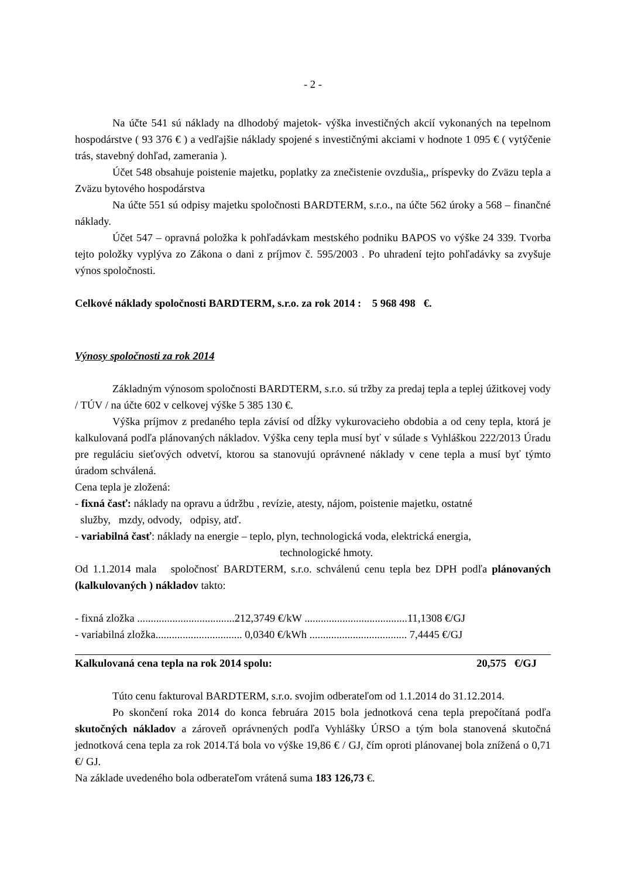- 2 -
Na účte 541 sú náklady na dlhodobý majetok- výška investičných akcií vykonaných na tepelnom hospodárstve ( 93 376 € ) a vedľajšie náklady spojené s investičnými akciami v hodnote 1 095 € ( vytýčenie trás, stavebný dohľad, zamerania ).
Účet 548 obsahuje poistenie majetku, poplatky za znečistenie ovzdušia,, príspevky do Zväzu tepla a Zväzu bytového hospodárstva
Na účte 551 sú odpisy majetku spoločnosti BARDTERM, s.r.o., na účte 562 úroky a 568 – finančné náklady.
Účet 547 – opravná položka k pohľadávkam mestského podniku BAPOS vo výške 24 339. Tvorba tejto položky vyplýva zo Zákona o dani z príjmov č. 595/2003 . Po uhradení tejto pohľadávky sa zvyšuje výnos spoločnosti.
Celkové náklady spoločnosti BARDTERM, s.r.o. za rok 2014 : 5 968 498 €.
Výnosy spoločnosti za rok 2014
Základným výnosom spoločnosti BARDTERM, s.r.o. sú tržby za predaj tepla a teplej úžitkovej vody / TÚV / na účte 602 v celkovej výške 5 385 130 €.
Výška príjmov z predaného tepla závisí od dĺžky vykurovacieho obdobia a od ceny tepla, ktorá je kalkulovaná podľa plánovaných nákladov. Výška ceny tepla musí byť v súlade s Vyhláškou 222/2013 Úradu pre reguláciu sieťových odvetví, ktorou sa stanovujú oprávnené náklady v cene tepla a musí byť týmto úradom schválená.
Cena tepla je zložená:
- fixná časť: náklady na opravu a údržbu , revízie, atesty, nájom, poistenie majetku, ostatné
služby, mzdy, odvody, odpisy, atď.
- variabilná časť: náklady na energie – teplo, plyn, technologická voda, elektrická energia,
technologické hmoty.
Od 1.1.2014 mala spoločnosť BARDTERM, s.r.o. schválenú cenu tepla bez DPH podľa plánovaných (kalkulovaných ) nákladov takto:
- fixná zložka ....................................212,3749 €/kW ......................................11,1308 €/GJ
- variabilná zložka................................ 0,0340 €/kWh .................................... 7,4445 €/GJ
Kalkulovaná cena tepla na rok 2014 spolu: 20,575 €/GJ
Túto cenu fakturoval BARDTERM, s.r.o. svojim odberateľom od 1.1.2014 do 31.12.2014.
Po skončení roka 2014 do konca februára 2015 bola jednotková cena tepla prepočítaná podľa skutočných nákladov a zároveň oprávnených podľa Vyhlášky ÚRSO a tým bola stanovená skutočná jednotková cena tepla za rok 2014.Tá bola vo výške 19,86 € / GJ, čím oproti plánovanej bola znížená o 0,71 €/ GJ.
Na základe uvedeného bola odberateľom vrátená suma 183 126,73 €.